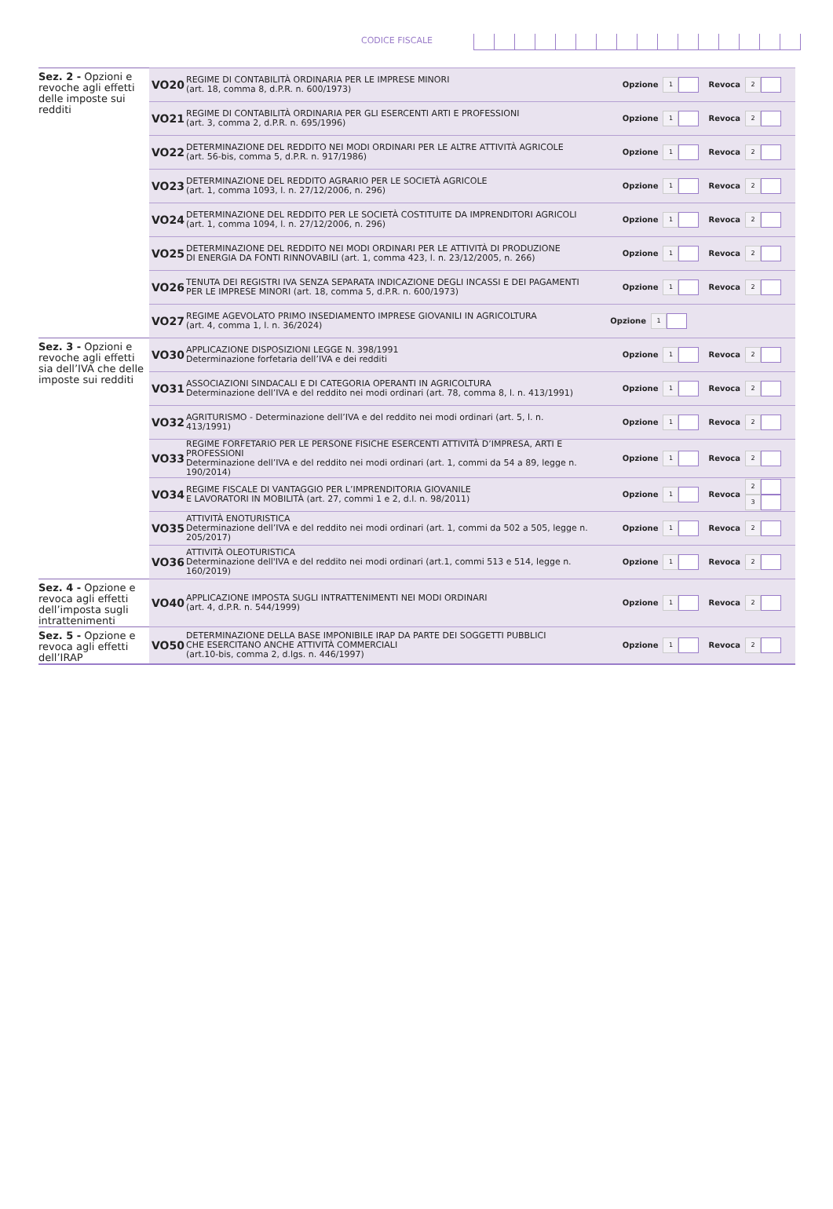CODICE FISCALE
| Sez. 2 - Opzioni e revoche agli effetti delle imposte sui redditi | VO20 | REGIME DI CONTABILITÀ ORDINARIA PER LE IMPRESE MINORI (art. 18, comma 8, d.P.R. n. 600/1973) | Opzione 1 Revoca 2 |
| | VO21 | REGIME DI CONTABILITÀ ORDINARIA PER GLI ESERCENTI ARTI E PROFESSIONI (art. 3, comma 2, d.P.R. n. 695/1996) | Opzione 1 Revoca 2 |
| | VO22 | DETERMINAZIONE DEL REDDITO NEI MODI ORDINARI PER LE ALTRE ATTIVITÀ AGRICOLE (art. 56-bis, comma 5, d.P.R. n. 917/1986) | Opzione 1 Revoca 2 |
| | VO23 | DETERMINAZIONE DEL REDDITO AGRARIO PER LE SOCIETÀ AGRICOLE (art. 1, comma 1093, l. n. 27/12/2006, n. 296) | Opzione 1 Revoca 2 |
| | VO24 | DETERMINAZIONE DEL REDDITO PER LE SOCIETÀ COSTITUITE DA IMPRENDITORI AGRICOLI (art. 1, comma 1094, l. n. 27/12/2006, n. 296) | Opzione 1 Revoca 2 |
| | VO25 | DETERMINAZIONE DEL REDDITO NEI MODI ORDINARI PER LE ATTIVITÀ DI PRODUZIONE DI ENERGIA DA FONTI RINNOVABILI (art. 1, comma 423, l. n. 23/12/2005, n. 266) | Opzione 1 Revoca 2 |
| | VO26 | TENUTA DEI REGISTRI IVA SENZA SEPARATA INDICAZIONE DEGLI INCASSI E DEI PAGAMENTI PER LE IMPRESE MINORI (art. 18, comma 5, d.P.R. n. 600/1973) | Opzione 1 Revoca 2 |
| | VO27 | REGIME AGEVOLATO PRIMO INSEDIAMENTO IMPRESE GIOVANILI IN AGRICOLTURA (art. 4, comma 1, l. n. 36/2024) | Opzione 1 |
| Sez. 3 - Opzioni e revoche agli effetti sia dell’IVA che delle imposte sui redditi | VO30 | APPLICAZIONE DISPOSIZIONI LEGGE N. 398/1991 Determinazione forfetaria dell’IVA e dei redditi | Opzione 1 Revoca 2 |
| | VO31 | ASSOCIAZIONI SINDACALI E DI CATEGORIA OPERANTI IN AGRICOLTURA Determinazione dell’IVA e del reddito nei modi ordinari (art. 78, comma 8, l. n. 413/1991) | Opzione 1 Revoca 2 |
| | VO32 | AGRITURISMO - Determinazione dell’IVA e del reddito nei modi ordinari (art. 5, l. n. 413/1991) | Opzione 1 Revoca 2 |
| | VO33 | REGIME FORFETARIO PER LE PERSONE FISICHE ESERCENTI ATTIVITÀ D’IMPRESA, ARTI E PROFESSIONI Determinazione dell’IVA e del reddito nei modi ordinari (art. 1, commi da 54 a 89, legge n. 190/2014) | Opzione 1 Revoca 2 |
| | VO34 | REGIME FISCALE DI VANTAGGIO PER L’IMPRENDITORIA GIOVANILE E LAVORATORI IN MOBILITÀ (art. 27, commi 1 e 2, d.l. n. 98/2011) | Opzione 1 Revoca 2 3 |
| | VO35 | ATTIVITÀ ENOTURISTICA Determinazione dell’IVA e del reddito nei modi ordinari (art. 1, commi da 502 a 505, legge n. 205/2017) | Opzione 1 Revoca 2 |
| | VO36 | ATTIVITÀ OLEOTURISTICA Determinazione dell'IVA e del reddito nei modi ordinari (art.1, commi 513 e 514, legge n. 160/2019) | Opzione 1 Revoca 2 |
| Sez. 4 - Opzione e revoca agli effetti dell’imposta sugli intrattenimenti | VO40 | APPLICAZIONE IMPOSTA SUGLI INTRATTENIMENTI NEI MODI ORDINARI (art. 4, d.P.R. n. 544/1999) | Opzione 1 Revoca 2 |
| Sez. 5 - Opzione e revoca agli effetti dell’IRAP | VO50 | DETERMINAZIONE DELLA BASE IMPONIBILE IRAP DA PARTE DEI SOGGETTI PUBBLICI CHE ESERCITANO ANCHE ATTIVITÀ COMMERCIALI (art.10-bis, comma 2, d.lgs. n. 446/1997) | Opzione 1 Revoca 2 |